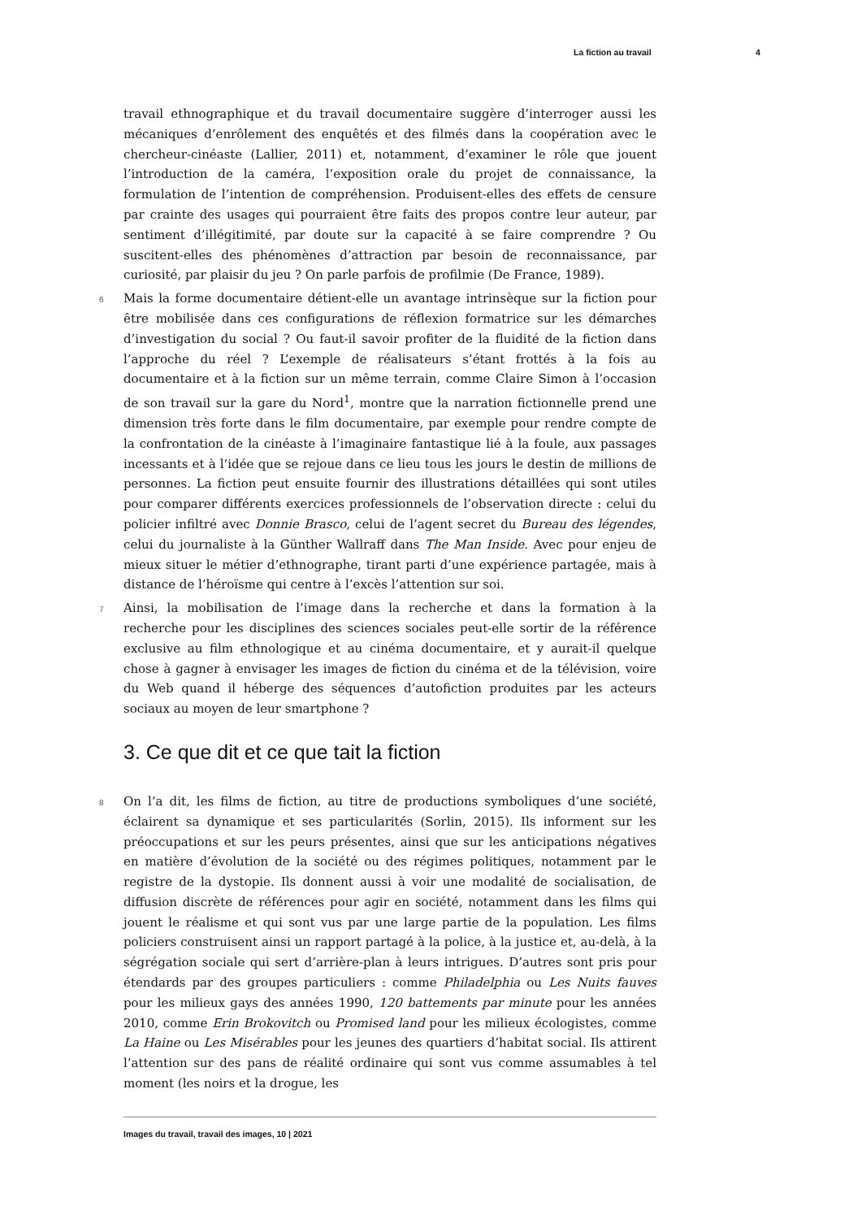La fiction au travail 4
travail ethnographique et du travail documentaire suggère d’interroger aussi les mécaniques d’enrôlement des enquêtés et des filmés dans la coopération avec le chercheur-cinéaste (Lallier, 2011) et, notamment, d’examiner le rôle que jouent l’introduction de la caméra, l’exposition orale du projet de connaissance, la formulation de l’intention de compréhension. Produisent-elles des effets de censure par crainte des usages qui pourraient être faits des propos contre leur auteur, par sentiment d’illégitimité, par doute sur la capacité à se faire comprendre ? Ou suscitent-elles des phénomènes d’attraction par besoin de reconnaissance, par curiosité, par plaisir du jeu ? On parle parfois de profilmie (De France, 1989).
6 Mais la forme documentaire détient-elle un avantage intrinsèque sur la fiction pour être mobilisée dans ces configurations de réflexion formatrice sur les démarches d’investigation du social ? Ou faut-il savoir profiter de la fluidité de la fiction dans l’approche du réel ? L’exemple de réalisateurs s’étant frottés à la fois au documentaire et à la fiction sur un même terrain, comme Claire Simon à l’occasion de son travail sur la gare du Nord<sup>1</sup>, montre que la narration fictionnelle prend une dimension très forte dans le film documentaire, par exemple pour rendre compte de la confrontation de la cinéaste à l’imaginaire fantastique lié à la foule, aux passages incessants et à l’idée que se rejoue dans ce lieu tous les jours le destin de millions de personnes. La fiction peut ensuite fournir des illustrations détaillées qui sont utiles pour comparer différents exercices professionnels de l’observation directe : celui du policier infiltré avec Donnie Brasco, celui de l’agent secret du Bureau des légendes, celui du journaliste à la Günther Wallraff dans The Man Inside. Avec pour enjeu de mieux situer le métier d’ethnographe, tirant parti d’une expérience partagée, mais à distance de l’héroïsme qui centre à l’excès l’attention sur soi.
7 Ainsi, la mobilisation de l’image dans la recherche et dans la formation à la recherche pour les disciplines des sciences sociales peut-elle sortir de la référence exclusive au film ethnologique et au cinéma documentaire, et y aurait-il quelque chose à gagner à envisager les images de fiction du cinéma et de la télévision, voire du Web quand il héberge des séquences d’autofiction produites par les acteurs sociaux au moyen de leur smartphone ?
3. Ce que dit et ce que tait la fiction
8 On l’a dit, les films de fiction, au titre de productions symboliques d’une société, éclairent sa dynamique et ses particularités (Sorlin, 2015). Ils informent sur les préoccupations et sur les peurs présentes, ainsi que sur les anticipations négatives en matière d’évolution de la société ou des régimes politiques, notamment par le registre de la dystopie. Ils donnent aussi à voir une modalité de socialisation, de diffusion discrète de références pour agir en société, notamment dans les films qui jouent le réalisme et qui sont vus par une large partie de la population. Les films policiers construisent ainsi un rapport partagé à la police, à la justice et, au-delà, à la ségrégation sociale qui sert d’arrière-plan à leurs intrigues. D’autres sont pris pour étendards par des groupes particuliers : comme Philadelphia ou Les Nuits fauves pour les milieux gays des années 1990, 120 battements par minute pour les années 2010, comme Erin Brokovitch ou Promised land pour les milieux écologistes, comme La Haine ou Les Misérables pour les jeunes des quartiers d’habitat social. Ils attirent l’attention sur des pans de réalité ordinaire qui sont vus comme assumables à tel moment (les noirs et la drogue, les
Images du travail, travail des images, 10 | 2021